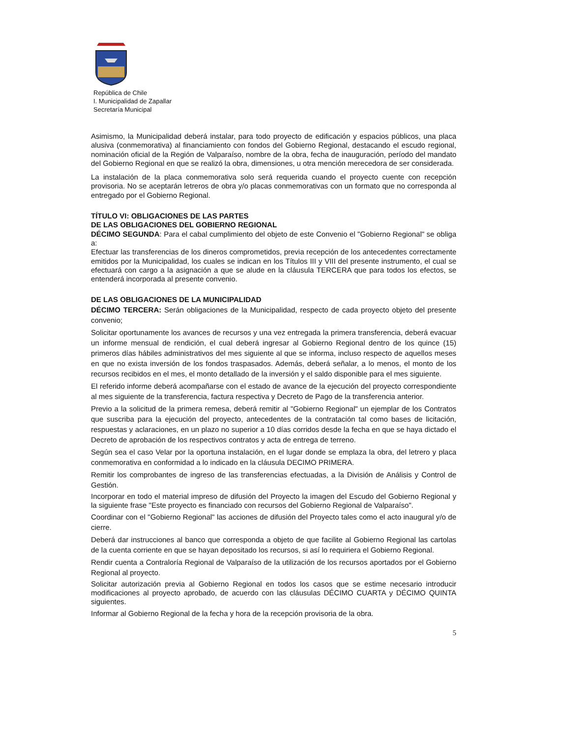República de Chile
I. Municipalidad de Zapallar
Secretaría Municipal
Asimismo, la Municipalidad deberá instalar, para todo proyecto de edificación y espacios públicos, una placa alusiva (conmemorativa) al financiamiento con fondos del Gobierno Regional, destacando el escudo regional, nominación oficial de la Región de Valparaíso, nombre de la obra, fecha de inauguración, período del mandato del Gobierno Regional en que se realizó la obra, dimensiones, u otra mención merecedora de ser considerada.
La instalación de la placa conmemorativa solo será requerida cuando el proyecto cuente con recepción provisoria. No se aceptarán letreros de obra y/o placas conmemorativas con un formato que no corresponda al entregado por el Gobierno Regional.
TÍTULO VI: OBLIGACIONES DE LAS PARTES
DE LAS OBLIGACIONES DEL GOBIERNO REGIONAL
DÉCIMO SEGUNDA: Para el cabal cumplimiento del objeto de este Convenio el "Gobierno Regional" se obliga a:
Efectuar las transferencias de los dineros comprometidos, previa recepción de los antecedentes correctamente emitidos por la Municipalidad, los cuales se indican en los Títulos III y VIII del presente instrumento, el cual se efectuará con cargo a la asignación a que se alude en la cláusula TERCERA que para todos los efectos, se entenderá incorporada al presente convenio.
DE LAS OBLIGACIONES DE LA MUNICIPALIDAD
DÉCIMO TERCERA: Serán obligaciones de la Municipalidad, respecto de cada proyecto objeto del presente convenio;
Solicitar oportunamente los avances de recursos y una vez entregada la primera transferencia, deberá evacuar un informe mensual de rendición, el cual deberá ingresar al Gobierno Regional dentro de los quince (15) primeros días hábiles administrativos del mes siguiente al que se informa, incluso respecto de aquellos meses en que no exista inversión de los fondos traspasados. Además, deberá señalar, a lo menos, el monto de los recursos recibidos en el mes, el monto detallado de la inversión y el saldo disponible para el mes siguiente.
El referido informe deberá acompañarse con el estado de avance de la ejecución del proyecto correspondiente al mes siguiente de la transferencia, factura respectiva y Decreto de Pago de la transferencia anterior.
Previo a la solicitud de la primera remesa, deberá remitir al "Gobierno Regional" un ejemplar de los Contratos que suscriba para la ejecución del proyecto, antecedentes de la contratación tal como bases de licitación, respuestas y aclaraciones, en un plazo no superior a 10 días corridos desde la fecha en que se haya dictado el Decreto de aprobación de los respectivos contratos y acta de entrega de terreno.
Según sea el caso Velar por la oportuna instalación, en el lugar donde se emplaza la obra, del letrero y placa conmemorativa en conformidad a lo indicado en la cláusula DECIMO PRIMERA.
Remitir los comprobantes de ingreso de las transferencias efectuadas, a la División de Análisis y Control de Gestión.
Incorporar en todo el material impreso de difusión del Proyecto la imagen del Escudo del Gobierno Regional y la siguiente frase "Este proyecto es financiado con recursos del Gobierno Regional de Valparaíso".
Coordinar con el "Gobierno Regional" las acciones de difusión del Proyecto tales como el acto inaugural y/o de cierre.
Deberá dar instrucciones al banco que corresponda a objeto de que facilite al Gobierno Regional las cartolas de la cuenta corriente en que se hayan depositado los recursos, si así lo requiriera el Gobierno Regional.
Rendir cuenta a Contraloría Regional de Valparaíso de la utilización de los recursos aportados por el Gobierno Regional al proyecto.
Solicitar autorización previa al Gobierno Regional en todos los casos que se estime necesario introducir modificaciones al proyecto aprobado, de acuerdo con las cláusulas DÉCIMO CUARTA y DÉCIMO QUINTA siguientes.
Informar al Gobierno Regional de la fecha y hora de la recepción provisoria de la obra.
5